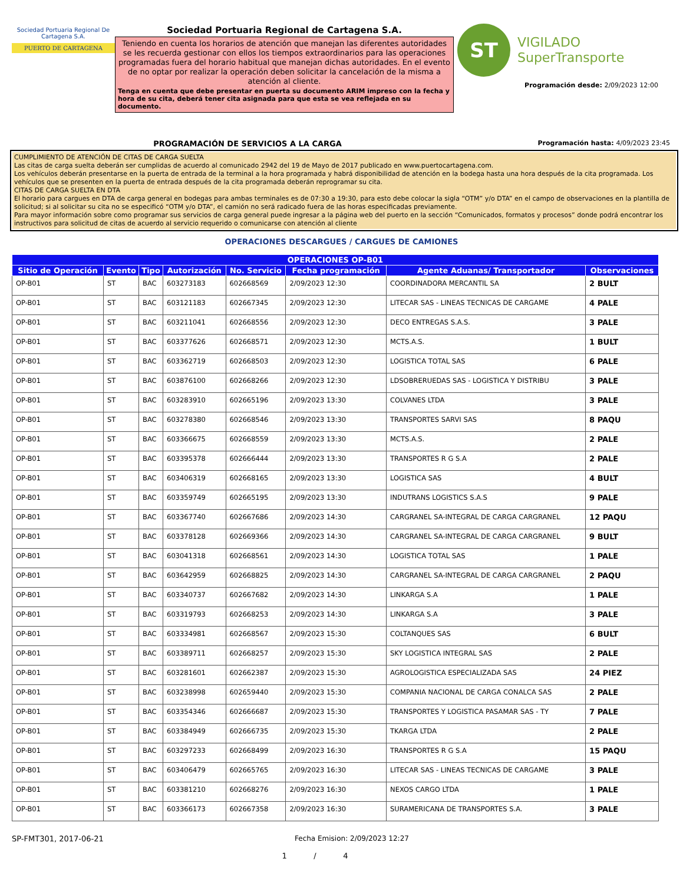Sociedad Portuaria Regional De Cartagena S.A.
PUERTO DE CARTAGENA
Sociedad Portuaria Regional de Cartagena S.A.
Teniendo en cuenta los horarios de atención que manejan las diferentes autoridades se les recuerda gestionar con ellos los tiempos extraordinarios para las operaciones programadas fuera del horario habitual que manejan dichas autoridades. En el evento de no optar por realizar la operación deben solicitar la cancelación de la misma a atención al cliente.
Tenga en cuenta que debe presentar en puerta su documento ARIM impreso con la fecha y hora de su cita, deberá tener cita asignada para que esta se vea reflejada en su documento.
ST
VIGILADO
SuperTransporte
Programación desde: 2/09/2023 12:00
PROGRAMACIÓN DE SERVICIOS A LA CARGA Programación hasta: 4/09/2023 23:45
CUMPLIMIENTO DE ATENCIÓN DE CITAS DE CARGA SUELTA
Las citas de carga suelta deberán ser cumplidas de acuerdo al comunicado 2942 del 19 de Mayo de 2017 publicado en www.puertocartagena.com.
Los vehículos deberán presentarse en la puerta de entrada de la terminal a la hora programada y habrá disponibilidad de atención en la bodega hasta una hora después de la cita programada. Los vehículos que se presenten en la puerta de entrada después de la cita programada deberán reprogramar su cita.
CITAS DE CARGA SUELTA EN DTA
El horario para cargues en DTA de carga general en bodegas para ambas terminales es de 07:30 a 19:30, para esto debe colocar la sigla “OTM” y/o DTA” en el campo de observaciones en la plantilla de solicitud; si al solicitar su cita no se especificó “OTM y/o DTA”, el camión no será radicado fuera de las horas especificadas previamente.
Para mayor información sobre como programar sus servicios de carga general puede ingresar a la página web del puerto en la sección “Comunicados, formatos y procesos” donde podrá encontrar los instructivos para solicitud de citas de acuerdo al servicio requerido o comunicarse con atención al cliente
OPERACIONES DESCARGUES / CARGUES DE CAMIONES
| OPERACIONES OP-B01 | | | | | | | |
| --- | --- | --- | --- | --- | --- | --- | --- |
| Sitio de Operación | Evento | Tipo | Autorización | No. Servicio | Fecha programación | Agente Aduanas/ Transportador | Observaciones |
| OP-B01 | ST | BAC | 603273183 | 602668569 | 2/09/2023 12:30 | COORDINADORA MERCANTIL SA | 2 BULT |
| OP-B01 | ST | BAC | 603121183 | 602667345 | 2/09/2023 12:30 | LITECAR SAS - LINEAS TECNICAS DE CARGAME | 4 PALE |
| OP-B01 | ST | BAC | 603211041 | 602668556 | 2/09/2023 12:30 | DECO ENTREGAS S.A.S. | 3 PALE |
| OP-B01 | ST | BAC | 603377626 | 602668571 | 2/09/2023 12:30 | MCTS.A.S. | 1 BULT |
| OP-B01 | ST | BAC | 603362719 | 602668503 | 2/09/2023 12:30 | LOGISTICA TOTAL SAS | 6 PALE |
| OP-B01 | ST | BAC | 603876100 | 602668266 | 2/09/2023 12:30 | LDSOBRERUEDAS SAS - LOGISTICA Y DISTRIBU | 3 PALE |
| OP-B01 | ST | BAC | 603283910 | 602665196 | 2/09/2023 13:30 | COLVANES LTDA | 3 PALE |
| OP-B01 | ST | BAC | 603278380 | 602668546 | 2/09/2023 13:30 | TRANSPORTES SARVI SAS | 8 PAQU |
| OP-B01 | ST | BAC | 603366675 | 602668559 | 2/09/2023 13:30 | MCTS.A.S. | 2 PALE |
| OP-B01 | ST | BAC | 603395378 | 602666444 | 2/09/2023 13:30 | TRANSPORTES R G S.A | 2 PALE |
| OP-B01 | ST | BAC | 603406319 | 602668165 | 2/09/2023 13:30 | LOGISTICA SAS | 4 BULT |
| OP-B01 | ST | BAC | 603359749 | 602665195 | 2/09/2023 13:30 | INDUTRANS LOGISTICS S.A.S | 9 PALE |
| OP-B01 | ST | BAC | 603367740 | 602667686 | 2/09/2023 14:30 | CARGRANEL SA-INTEGRAL DE CARGA CARGRANEL | 12 PAQU |
| OP-B01 | ST | BAC | 603378128 | 602669366 | 2/09/2023 14:30 | CARGRANEL SA-INTEGRAL DE CARGA CARGRANEL | 9 BULT |
| OP-B01 | ST | BAC | 603041318 | 602668561 | 2/09/2023 14:30 | LOGISTICA TOTAL SAS | 1 PALE |
| OP-B01 | ST | BAC | 603642959 | 602668825 | 2/09/2023 14:30 | CARGRANEL SA-INTEGRAL DE CARGA CARGRANEL | 2 PAQU |
| OP-B01 | ST | BAC | 603340737 | 602667682 | 2/09/2023 14:30 | LINKARGA S.A | 1 PALE |
| OP-B01 | ST | BAC | 603319793 | 602668253 | 2/09/2023 14:30 | LINKARGA S.A | 3 PALE |
| OP-B01 | ST | BAC | 603334981 | 602668567 | 2/09/2023 15:30 | COLTANQUES SAS | 6 BULT |
| OP-B01 | ST | BAC | 603389711 | 602668257 | 2/09/2023 15:30 | SKY LOGISTICA INTEGRAL SAS | 2 PALE |
| OP-B01 | ST | BAC | 603281601 | 602662387 | 2/09/2023 15:30 | AGROLOGISTICA ESPECIALIZADA SAS | 24 PIEZ |
| OP-B01 | ST | BAC | 603238998 | 602659440 | 2/09/2023 15:30 | COMPANIA NACIONAL DE CARGA CONALCA SAS | 2 PALE |
| OP-B01 | ST | BAC | 603354346 | 602666687 | 2/09/2023 15:30 | TRANSPORTES Y LOGISTICA PASAMAR SAS - TY | 7 PALE |
| OP-B01 | ST | BAC | 603384949 | 602666735 | 2/09/2023 15:30 | TKARGA LTDA | 2 PALE |
| OP-B01 | ST | BAC | 603297233 | 602668499 | 2/09/2023 16:30 | TRANSPORTES R G S.A | 15 PAQU |
| OP-B01 | ST | BAC | 603406479 | 602665765 | 2/09/2023 16:30 | LITECAR SAS - LINEAS TECNICAS DE CARGAME | 3 PALE |
| OP-B01 | ST | BAC | 603381210 | 602668276 | 2/09/2023 16:30 | NEXOS CARGO LTDA | 1 PALE |
| OP-B01 | ST | BAC | 603366173 | 602667358 | 2/09/2023 16:30 | SURAMERICANA DE TRANSPORTES S.A. | 3 PALE |
SP-FMT301, 2017-06-21 Fecha Emision: 2/09/2023 12:27
1 / 4